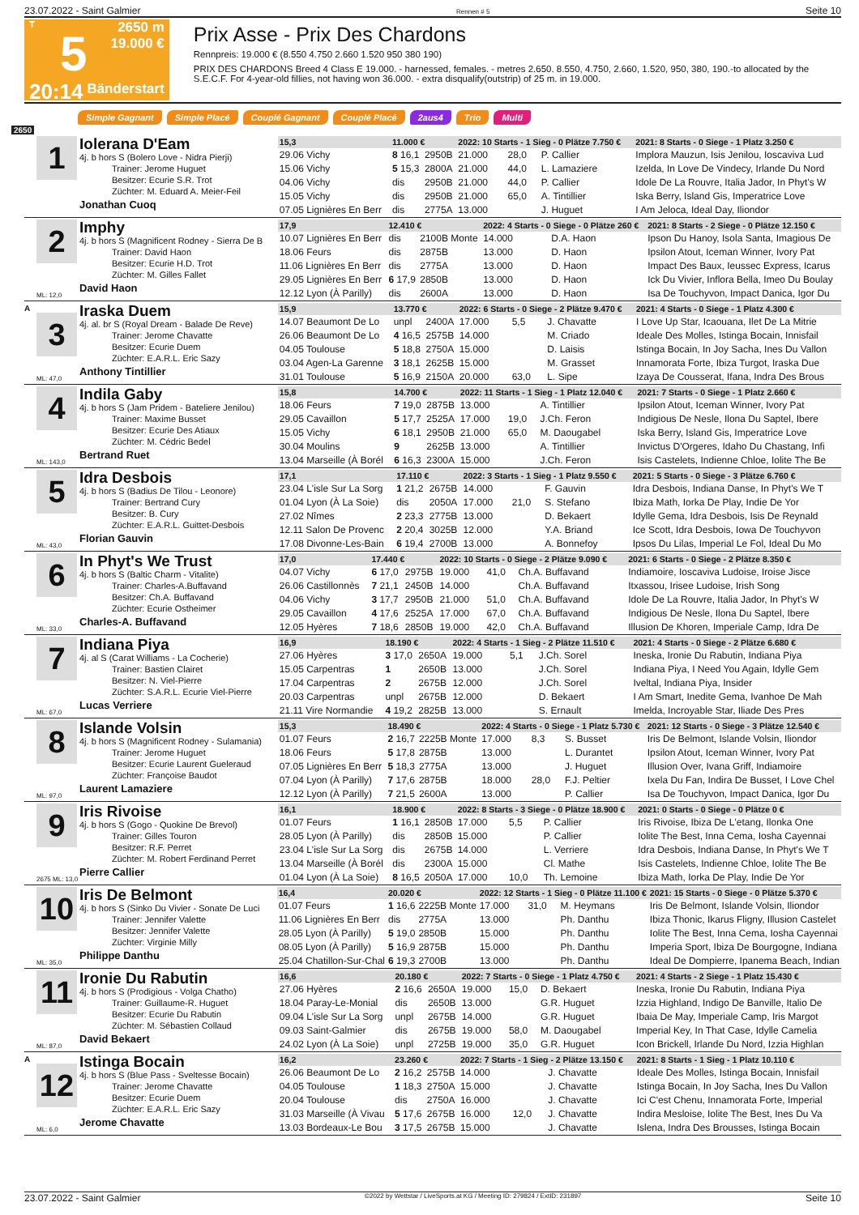23.07.2022 - Saint Galmier Rennen # 5 Seite 10
T
5
20:14
2650 m
19.000 €
Bänderstart
Prix Asse - Prix Des Chardons
Rennpreis: 19.000 € (8.550 4.750 2.660 1.520 950 380 190)
PRIX DES CHARDONS Breed 4 Class E 19.000. - harnessed, females. - metres 2.650. 8.550, 4.750, 2.660, 1.520, 950, 380, 190.-to allocated by the S.E.C.F. For 4-year-old fillies, not having won 36.000. - extra disqualify(outstrip) of 25 m. in 19.000.
Simple Gagnant Simple Placé Couplé Gagnant Couplé Placé 2aus4 Trio Multi
2650
1
Iolerana D'Eam
4j. b hors S (Bolero Love - Nidra Pierji)
Trainer: Jerome Huguet
Besitzer: Ecurie S.R. Trot
Züchter: M. Eduard A. Meier-Feil
Jonathan Cuoq
| 15,3 | 11.000 € | | 2022: 10 Starts - 1 Sieg - 0 Plätze 7.750 € | | | | 2021: 8 Starts - 0 Siege - 1 Platz 3.250 € |
| --- | --- | --- | --- | --- | --- | --- | --- |
| 29.06 Vichy | 8 16,1 | 2950B | 21.000 | 28,0 | P. Callier | | Implora Mauzun, Isis Jenilou, Ioscaviva Lud |
| 15.06 Vichy | 5 15,3 | 2800A | 21.000 | 44,0 | L. Lamaziere | | Izelda, In Love De Vindecy, Irlande Du Nord |
| 04.06 Vichy | dis | 2950B | 21.000 | 44,0 | P. Callier | | Idole De La Rouvre, Italia Jador, In Phyt's W |
| 15.05 Vichy | dis | 2950B | 21.000 | 65,0 | A. Tintillier | | Iska Berry, Island Gis, Imperatrice Love |
| 07.05 Lignières En Berr | dis | 2775A | 13.000 | | J. Huguet | | I Am Jeloca, Ideal Day, Iliondor |
2
ML: 12,0
Imphy
4j. b hors S (Magnificent Rodney - Sierra De B
Trainer: David Haon
Besitzer: Ecurie H.D. Trot
Züchter: M. Gilles Fallet
David Haon
| 17,9 | 12.410 € | | 2022: 4 Starts - 0 Siege - 0 Plätze 260 € | | | | 2021: 8 Starts - 2 Siege - 0 Plätze 12.150 € |
| --- | --- | --- | --- | --- | --- | --- | --- |
| 10.07 Lignières En Berr | dis | 2100B Monte | 14.000 | | D.A. Haon | | Ipson Du Hanoy, Isola Santa, Imagious De |
| 18.06 Feurs | dis | 2875B | 13.000 | | D. Haon | | Ipsilon Atout, Iceman Winner, Ivory Pat |
| 11.06 Lignières En Berr | dis | 2775A | 13.000 | | D. Haon | | Impact Des Baux, Ieussec Express, Icarus |
| 29.05 Lignières En Berr | 6 17,9 | 2850B | 13.000 | | D. Haon | | Ick Du Vivier, Inflora Bella, Imeo Du Boulay |
| 12.12 Lyon (À Parilly) | dis | 2600A | 13.000 | | D. Haon | | Isa De Touchyvon, Impact Danica, Igor Du |
A
3
ML: 47,0
Iraska Duem
4j. al. br S (Royal Dream - Balade De Reve)
Trainer: Jerome Chavatte
Besitzer: Ecurie Duem
Züchter: E.A.R.L. Eric Sazy
Anthony Tintillier
| 15,9 | 13.770 € | | 2022: 6 Starts - 0 Siege - 2 Plätze 9.470 € | | | | 2021: 4 Starts - 0 Siege - 1 Platz 4.300 € |
| --- | --- | --- | --- | --- | --- | --- | --- |
| 14.07 Beaumont De Lo | unpl | 2400A | 17.000 | 5,5 | J. Chavatte | | I Love Up Star, Icaouana, Ilet De La Mitrie |
| 26.06 Beaumont De Lo | 4 16,5 | 2575B | 14.000 | | M. Criado | | Ideale Des Molles, Istinga Bocain, Innisfail |
| 04.05 Toulouse | 5 18,8 | 2750A | 15.000 | | D. Laisis | | Istinga Bocain, In Joy Sacha, Ines Du Vallon |
| 03.04 Agen-La Garenne | 3 18,1 | 2625B | 15.000 | | M. Grasset | | Innamorata Forte, Ibiza Turgot, Iraska Due |
| 31.01 Toulouse | 5 16,9 | 2150A | 20.000 | 63,0 | L. Sipe | | Izaya De Cousserat, Ifana, Indra Des Brous |
4
ML: 143,0
Indila Gaby
4j. b hors S (Jam Pridem - Bateliere Jenilou)
Trainer: Maxime Busset
Besitzer: Ecurie Des Atiaux
Züchter: M. Cédric Bedel
Bertrand Ruet
| 15,8 | 14.700 € | | 2022: 11 Starts - 1 Sieg - 1 Platz 12.040 € | | | | 2021: 7 Starts - 0 Siege - 1 Platz 2.660 € |
| --- | --- | --- | --- | --- | --- | --- | --- |
| 18.06 Feurs | 7 19,0 | 2875B | 13.000 | | A. Tintillier | | Ipsilon Atout, Iceman Winner, Ivory Pat |
| 29.05 Cavaillon | 5 17,7 | 2525A | 17.000 | 19,0 | J.Ch. Feron | | Indigious De Nesle, Ilona Du Saptel, Ibere |
| 15.05 Vichy | 6 18,1 | 2950B | 21.000 | 65,0 | M. Daougabel | | Iska Berry, Island Gis, Imperatrice Love |
| 30.04 Moulins | 9 | 2625B | 13.000 | | A. Tintillier | | Invictus D'Orgeres, Idaho Du Chastang, Infi |
| 13.04 Marseille (À Borél | 6 16,3 | 2300A | 15.000 | | J.Ch. Feron | | Isis Castelets, Indienne Chloe, Iolite The Be |
5
ML: 43,0
Idra Desbois
4j. b hors S (Badius De Tilou - Leonore)
Trainer: Bertrand Cury
Besitzer: B. Cury
Züchter: E.A.R.L. Guittet-Desbois
Florian Gauvin
| 17,1 | 17.110 € | | 2022: 3 Starts - 1 Sieg - 1 Platz 9.550 € | | | | 2021: 5 Starts - 0 Siege - 3 Plätze 6.760 € |
| --- | --- | --- | --- | --- | --- | --- | --- |
| 23.04 L'isle Sur La Sorg | 1 21,2 | 2675B | 14.000 | | F. Gauvin | | Idra Desbois, Indiana Danse, In Phyt's We T |
| 01.04 Lyon (À La Soie) | dis | 2050A | 17.000 | 21,0 | S. Stefano | | Ibiza Math, Iorka De Play, Indie De Yor |
| 27.02 Nîmes | 2 23,3 | 2775B | 13.000 | | D. Bekaert | | Idylle Gema, Idra Desbois, Isis De Reynald |
| 12.11 Salon De Provenc | 2 20,4 | 3025B | 12.000 | | Y.A. Briand | | Ice Scott, Idra Desbois, Iowa De Touchyvon |
| 17.08 Divonne-Les-Bain | 6 19,4 | 2700B | 13.000 | | A. Bonnefoy | | Ipsos Du Lilas, Imperial Le Fol, Ideal Du Mo |
6
ML: 33,0
In Phyt's We Trust
4j. b hors S (Baltic Charm - Vitalite)
Trainer: Charles-A.Buffavand
Besitzer: Ch.A. Buffavand
Züchter: Ecurie Ostheimer
Charles-A. Buffavand
| 17,0 | 17.440 € | | 2022: 10 Starts - 0 Siege - 2 Plätze 9.090 € | | | | 2021: 6 Starts - 0 Siege - 2 Plätze 8.350 € |
| --- | --- | --- | --- | --- | --- | --- | --- |
| 04.07 Vichy | 6 17,0 | 2975B | 19.000 | 41,0 | Ch.A. Buffavand | | Indiamoire, Ioscaviva Ludoise, Iroise Jisce |
| 26.06 Castillonnès | 7 21,1 | 2450B | 14.000 | | Ch.A. Buffavand | | Itxassou, Irisee Ludoise, Irish Song |
| 04.06 Vichy | 3 17,7 | 2950B | 21.000 | 51,0 | Ch.A. Buffavand | | Idole De La Rouvre, Italia Jador, In Phyt's W |
| 29.05 Cavaillon | 4 17,6 | 2525A | 17.000 | 67,0 | Ch.A. Buffavand | | Indigious De Nesle, Ilona Du Saptel, Ibere |
| 12.05 Hyères | 7 18,6 | 2850B | 19.000 | 42,0 | Ch.A. Buffavand | | Illusion De Khoren, Imperiale Camp, Idra De |
7
ML: 67,0
Indiana Piya
4j. al S (Carat Williams - La Cocherie)
Trainer: Bastien Clairet
Besitzer: N. Viel-Pierre
Züchter: S.A.R.L. Ecurie Viel-Pierre
Lucas Verriere
| 16,9 | 18.190 € | | 2022: 4 Starts - 1 Sieg - 2 Plätze 11.510 € | | | | 2021: 4 Starts - 0 Siege - 2 Plätze 6.680 € |
| --- | --- | --- | --- | --- | --- | --- | --- |
| 27.06 Hyères | 3 17,0 | 2650A | 19.000 | 5,1 | J.Ch. Sorel | | Ineska, Ironie Du Rabutin, Indiana Piya |
| 15.05 Carpentras | 1 | 2650B | 13.000 | | J.Ch. Sorel | | Indiana Piya, I Need You Again, Idylle Gem |
| 17.04 Carpentras | 2 | 2675B | 12.000 | | J.Ch. Sorel | | Iveltal, Indiana Piya, Insider |
| 20.03 Carpentras | unpl | 2675B | 12.000 | | D. Bekaert | | I Am Smart, Inedite Gema, Ivanhoe De Mah |
| 21.11 Vire Normandie | 4 19,2 | 2825B | 13.000 | | S. Ernault | | Imelda, Incroyable Star, Iliade Des Pres |
8
ML: 97,0
Islande Volsin
4j. b hors S (Magnificent Rodney - Sulamania)
Trainer: Jerome Huguet
Besitzer: Ecurie Laurent Gueleraud
Züchter: Françoise Baudot
Laurent Lamaziere
| 15,3 | 18.490 € | | 2022: 4 Starts - 0 Siege - 1 Platz 5.730 € | | | | 2021: 12 Starts - 0 Siege - 3 Plätze 12.540 € |
| --- | --- | --- | --- | --- | --- | --- | --- |
| 01.07 Feurs | 2 16,7 | 2225B Monte | 17.000 | 8,3 | S. Busset | | Iris De Belmont, Islande Volsin, Iliondor |
| 18.06 Feurs | 5 17,8 | 2875B | 13.000 | | L. Durantet | | Ipsilon Atout, Iceman Winner, Ivory Pat |
| 07.05 Lignières En Berr | 5 18,3 | 2775A | 13.000 | | J. Huguet | | Illusion Over, Ivana Griff, Indiamoire |
| 07.04 Lyon (À Parilly) | 7 17,6 | 2875B | 18.000 | 28,0 | F.J. Peltier | | Ixela Du Fan, Indira De Busset, I Love Chel |
| 12.12 Lyon (À Parilly) | 7 21,5 | 2600A | 13.000 | | P. Callier | | Isa De Touchyvon, Impact Danica, Igor Du |
9
2675 ML: 13,0
Iris Rivoise
4j. b hors S (Gogo - Quokine De Brevol)
Trainer: Gilles Touron
Besitzer: R.F. Perret
Züchter: M. Robert Ferdinand Perret
Pierre Callier
| 16,1 | 18.900 € | | 2022: 8 Starts - 3 Siege - 0 Plätze 18.900 € | | | | 2021: 0 Starts - 0 Siege - 0 Plätze 0 € |
| --- | --- | --- | --- | --- | --- | --- | --- |
| 01.07 Feurs | 1 16,1 | 2850B | 17.000 | 5,5 | P. Callier | | Iris Rivoise, Ibiza De L'etang, Ilonka One |
| 28.05 Lyon (À Parilly) | dis | 2850B | 15.000 | | P. Callier | | Iolite The Best, Inna Cema, Iosha Cayennai |
| 23.04 L'isle Sur La Sorg | dis | 2675B | 14.000 | | L. Verriere | | Idra Desbois, Indiana Danse, In Phyt's We T |
| 13.04 Marseille (À Borél | dis | 2300A | 15.000 | | Cl. Mathe | | Isis Castelets, Indienne Chloe, Iolite The Be |
| 01.04 Lyon (À La Soie) | 8 16,5 | 2050A | 17.000 | 10,0 | Th. Lemoine | | Ibiza Math, Iorka De Play, Indie De Yor |
10
ML: 35,0
Iris De Belmont
4j. b hors S (Sinko Du Vivier - Sonate De Luci
Trainer: Jennifer Valette
Besitzer: Jennifer Valette
Züchter: Virginie Milly
Philippe Danthu
| 16,4 | 20.020 € | | 2022: 12 Starts - 1 Sieg - 0 Plätze 11.100 € | | | | 2021: 15 Starts - 0 Siege - 0 Plätze 5.370 € |
| --- | --- | --- | --- | --- | --- | --- | --- |
| 01.07 Feurs | 1 16,6 | 2225B Monte | 17.000 | 31,0 | M. Heymans | | Iris De Belmont, Islande Volsin, Iliondor |
| 11.06 Lignières En Berr | dis | 2775A | 13.000 | | Ph. Danthu | | Ibiza Thonic, Ikarus Fligny, Illusion Castelet |
| 28.05 Lyon (À Parilly) | 5 19,0 | 2850B | 15.000 | | Ph. Danthu | | Iolite The Best, Inna Cema, Iosha Cayennai |
| 08.05 Lyon (À Parilly) | 5 16,9 | 2875B | 15.000 | | Ph. Danthu | | Imperia Sport, Ibiza De Bourgogne, Indiana |
| 25.04 Chatillon-Sur-Chal | 6 19,3 | 2700B | 13.000 | | Ph. Danthu | | Ideal De Dompierre, Ipanema Beach, Indian |
11
ML: 87,0
Ironie Du Rabutin
4j. b hors S (Prodigious - Volga Chatho)
Trainer: Guillaume-R. Huguet
Besitzer: Ecurie Du Rabutin
Züchter: M. Sébastien Collaud
David Bekaert
| 16,6 | 20.180 € | | 2022: 7 Starts - 0 Siege - 1 Platz 4.750 € | | | | 2021: 4 Starts - 2 Siege - 1 Platz 15.430 € |
| --- | --- | --- | --- | --- | --- | --- | --- |
| 27.06 Hyères | 2 16,6 | 2650A | 19.000 | 15,0 | D. Bekaert | | Ineska, Ironie Du Rabutin, Indiana Piya |
| 18.04 Paray-Le-Monial | dis | 2650B | 13.000 | | G.R. Huguet | | Izzia Highland, Indigo De Banville, Italio De |
| 09.04 L'isle Sur La Sorg | unpl | 2675B | 14.000 | | G.R. Huguet | | Ibaia De May, Imperiale Camp, Iris Margot |
| 09.03 Saint-Galmier | dis | 2675B | 19.000 | 58,0 | M. Daougabel | | Imperial Key, In That Case, Idylle Camelia |
| 24.02 Lyon (À La Soie) | unpl | 2725B | 19.000 | 35,0 | G.R. Huguet | | Icon Brickell, Irlande Du Nord, Izzia Highlan |
A
12
ML: 6,0
Istinga Bocain
4j. b hors S (Blue Pass - Sveltesse Bocain)
Trainer: Jerome Chavatte
Besitzer: Ecurie Duem
Züchter: E.A.R.L. Eric Sazy
Jerome Chavatte
| 16,2 | 23.260 € | | 2022: 7 Starts - 1 Sieg - 2 Plätze 13.150 € | | | | 2021: 8 Starts - 1 Sieg - 1 Platz 10.110 € |
| --- | --- | --- | --- | --- | --- | --- | --- |
| 26.06 Beaumont De Lo | 2 16,2 | 2575B | 14.000 | | J. Chavatte | | Ideale Des Molles, Istinga Bocain, Innisfail |
| 04.05 Toulouse | 1 18,3 | 2750A | 15.000 | | J. Chavatte | | Istinga Bocain, In Joy Sacha, Ines Du Vallon |
| 20.04 Toulouse | dis | 2750A | 16.000 | | J. Chavatte | | Ici C'est Chenu, Innamorata Forte, Imperial |
| 31.03 Marseille (À Vivau | 5 17,6 | 2675B | 16.000 | 12,0 | J. Chavatte | | Indira Mesloise, Iolite The Best, Ines Du Va |
| 13.03 Bordeaux-Le Bou | 3 17,5 | 2675B | 15.000 | | J. Chavatte | | Islena, Indra Des Brousses, Istinga Bocain |
23.07.2022 - Saint Galmier ©2022 by Wettstar / LiveSports.at KG / Meeting ID: 279824 / ExtID: 231897 Seite 10